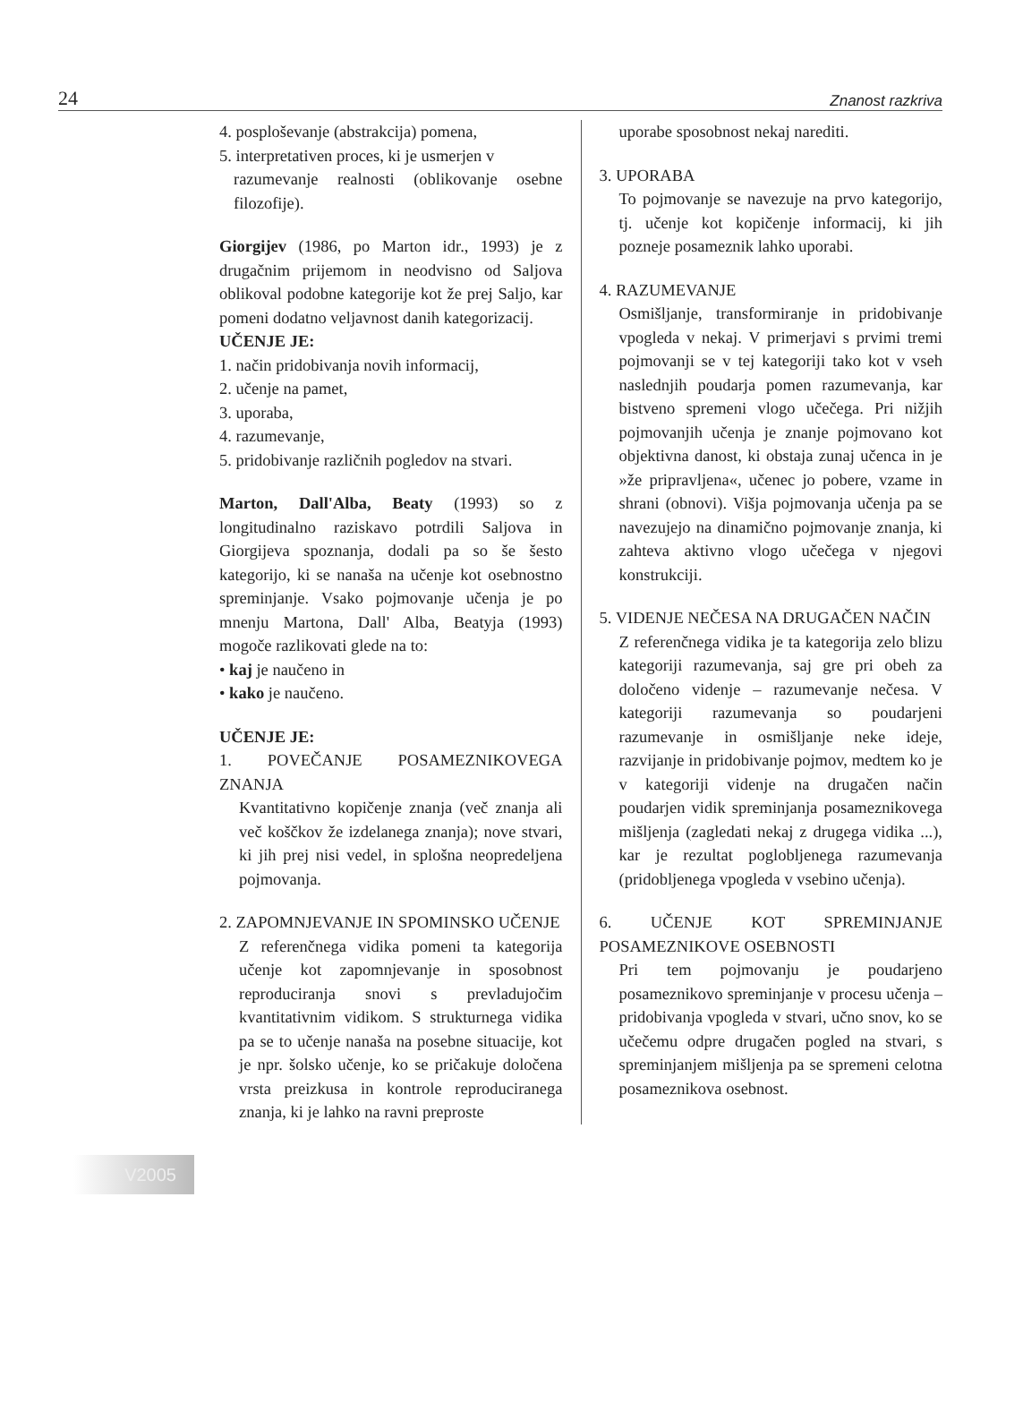24 Znanost razkriva
4. posploševanje (abstrakcija) pomena,
5. interpretativen proces, ki je usmerjen v
razumevanje realnosti (oblikovanje osebne filozofije).
Giorgijev (1986, po Marton idr., 1993) je z drugačnim prijemom in neodvisno od Saljova oblikoval podobne kategorije kot že prej Saljo, kar pomeni dodatno veljavnost danih kategorizacij.
UČENJE JE:
1. način pridobivanja novih informacij,
2. učenje na pamet,
3. uporaba,
4. razumevanje,
5. pridobivanje različnih pogledov na stvari.
Marton, Dall'Alba, Beaty (1993) so z longitudinalno raziskavo potrdili Saljova in Giorgijeva spoznanja, dodali pa so še šesto kategorijo, ki se nanaša na učenje kot osebnostno spreminjanje. Vsako pojmovanje učenja je po mnenju Martona, Dall' Alba, Beatyja (1993) mogoče razlikovati glede na to:
• kaj je naučeno in
• kako je naučeno.
UČENJE JE:
1. POVEČANJE POSAMEZNIKOVEGA ZNANJA
Kvantitativno kopičenje znanja (več znanja ali več koščkov že izdelanega znanja); nove stvari, ki jih prej nisi vedel, in splošna neopredeljena pojmovanja.
2. ZAPOMNJEVANJE IN SPOMINSKO UČENJE
Z referenčnega vidika pomeni ta kategorija učenje kot zapomnjevanje in sposobnost reproduciranja snovi s prevladujočim kvantitativnim vidikom. S strukturnega vidika pa se to učenje nanaša na posebne situacije, kot je npr. šolsko učenje, ko se pričakuje določena vrsta preizkusa in kontrole reproduciranega znanja, ki je lahko na ravni preproste
uporabe sposobnost nekaj narediti.
3. UPORABA
To pojmovanje se navezuje na prvo kategorijo, tj. učenje kot kopičenje informacij, ki jih pozneje posameznik lahko uporabi.
4. RAZUMEVANJE
Osmišljanje, transformiranje in pridobivanje vpogleda v nekaj. V primerjavi s prvimi tremi pojmovanji se v tej kategoriji tako kot v vseh naslednjih poudarja pomen razumevanja, kar bistveno spremeni vlogo učečega. Pri nižjih pojmovanjih učenja je znanje pojmovano kot objektivna danost, ki obstaja zunaj učenca in je »že pripravljena«, učenec jo pobere, vzame in shrani (obnovi). Višja pojmovanja učenja pa se navezujejo na dinamično pojmovanje znanja, ki zahteva aktivno vlogo učečega v njegovi konstrukciji.
5. VIDENJE NEČESA NA DRUGAČEN NAČIN
Z referenčnega vidika je ta kategorija zelo blizu kategoriji razumevanja, saj gre pri obeh za določeno videnje – razumevanje nečesa. V kategoriji razumevanja so poudarjeni razumevanje in osmišljanje neke ideje, razvijanje in pridobivanje pojmov, medtem ko je v kategoriji videnje na drugačen način poudarjen vidik spreminjanja posameznikovega mišljenja (zagledati nekaj z drugega vidika ...), kar je rezultat poglobljenega razumevanja (pridobljenega vpogleda v vsebino učenja).
6. UČENJE KOT SPREMINJANJE POSAMEZNIKOVE OSEBNOSTI
Pri tem pojmovanju je poudarjeno posameznikovo spreminjanje v procesu učenja – pridobivanja vpogleda v stvari, učno snov, ko se učečemu odpre drugačen pogled na stvari, s spreminjanjem mišljenja pa se spremeni celotna posameznikova osebnost.
V2005